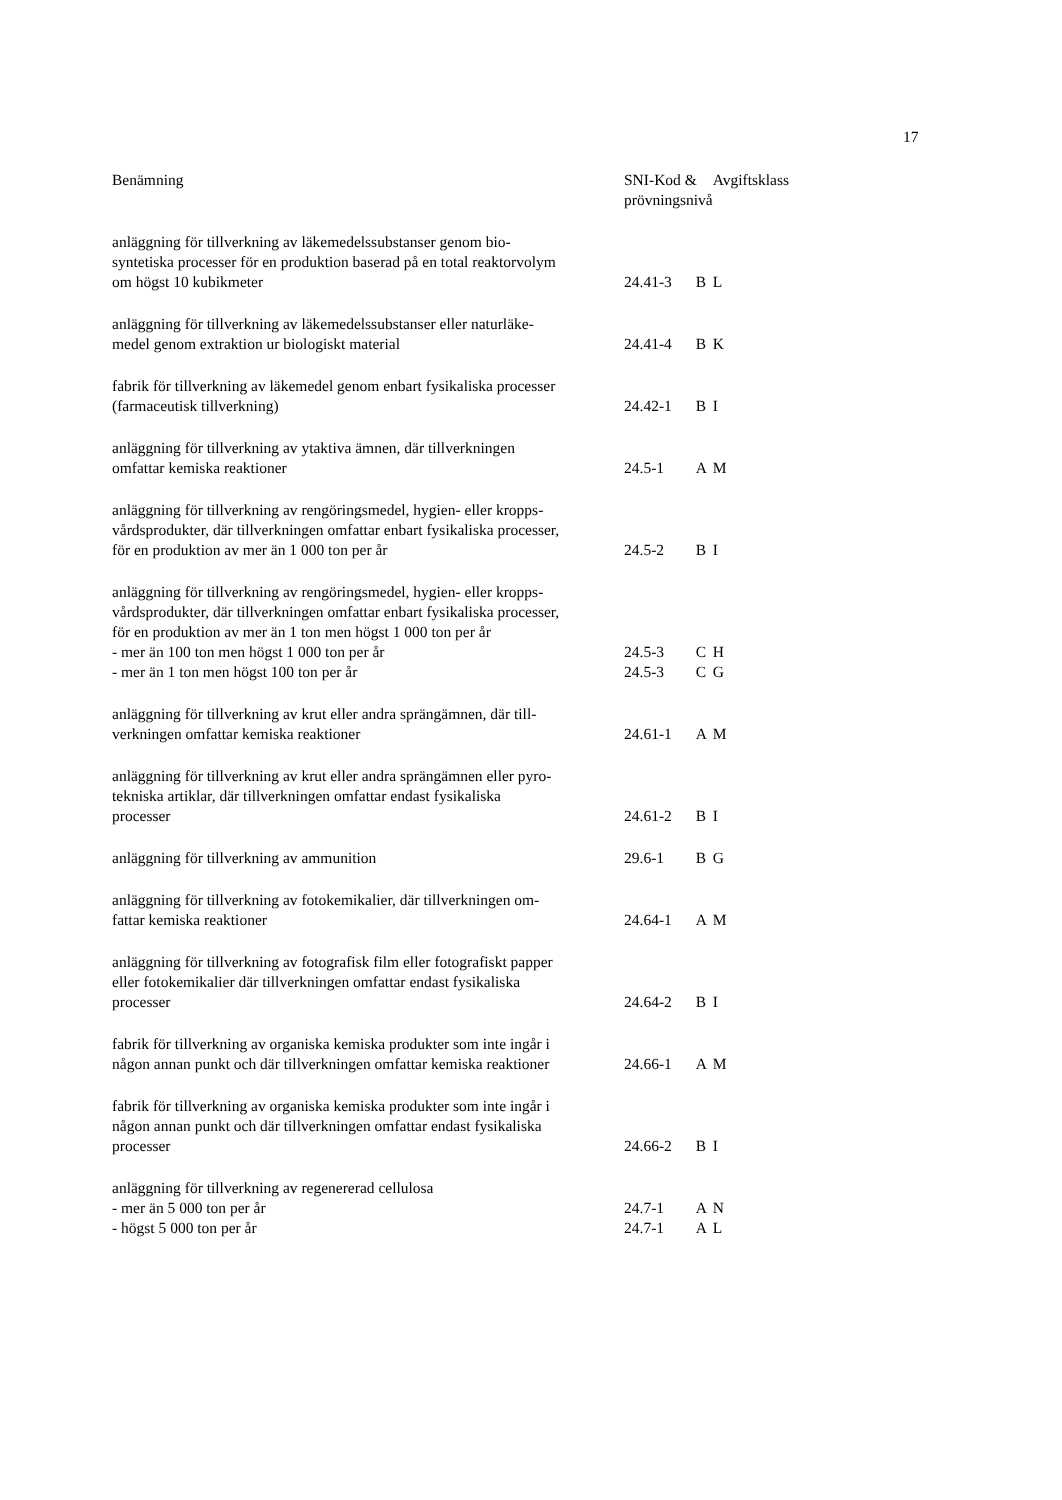17
| Benämning | SNI-Kod & prövningsnivå | | Avgiftsklass |
| --- | --- | --- | --- |
| anläggning för tillverkning av läkemedelssubstanser genom bio- syntetiska processer för en produktion baserad på en total reaktorvolym om högst 10 kubikmeter | 24.41-3 | B | L |
| anläggning för tillverkning av läkemedelssubstanser eller naturläke- medel genom extraktion ur biologiskt material | 24.41-4 | B | K |
| fabrik för tillverkning av läkemedel genom enbart fysikaliska processer (farmaceutisk tillverkning) | 24.42-1 | B | I |
| anläggning för tillverkning av ytaktiva ämnen, där tillverkningen omfattar kemiska reaktioner | 24.5-1 | A | M |
| anläggning för tillverkning av rengöringsmedel, hygien- eller kropps- vårdsprodukter, där tillverkningen omfattar enbart fysikaliska processer, för en produktion av mer än 1 000 ton per år | 24.5-2 | B | I |
| anläggning för tillverkning av rengöringsmedel, hygien- eller kropps- vårdsprodukter, där tillverkningen omfattar enbart fysikaliska processer, för en produktion av mer än 1 ton men högst 1 000 ton per år | | | |
| - mer än 100 ton men högst 1 000 ton per år | 24.5-3 | C | H |
| - mer än 1 ton men högst 100 ton per år | 24.5-3 | C | G |
| anläggning för tillverkning av krut eller andra sprängämnen, där till- verkningen omfattar kemiska reaktioner | 24.61-1 | A | M |
| anläggning för tillverkning av krut eller andra sprängämnen eller pyro- tekniska artiklar, där tillverkningen omfattar endast fysikaliska processer | 24.61-2 | B | I |
| anläggning för tillverkning av ammunition | 29.6-1 | B | G |
| anläggning för tillverkning av fotokemikalier, där tillverkningen om- fattar kemiska reaktioner | 24.64-1 | A | M |
| anläggning för tillverkning av fotografisk film eller fotografiskt papper eller fotokemikalier där tillverkningen omfattar endast fysikaliska processer | 24.64-2 | B | I |
| fabrik för tillverkning av organiska kemiska produkter som inte ingår i någon annan punkt och där tillverkningen omfattar kemiska reaktioner | 24.66-1 | A | M |
| fabrik för tillverkning av organiska kemiska produkter som inte ingår i någon annan punkt och där tillverkningen omfattar endast fysikaliska processer | 24.66-2 | B | I |
| anläggning för tillverkning av regenererad cellulosa | | | |
| - mer än 5 000 ton per år | 24.7-1 | A | N |
| - högst 5 000 ton per år | 24.7-1 | A | L |